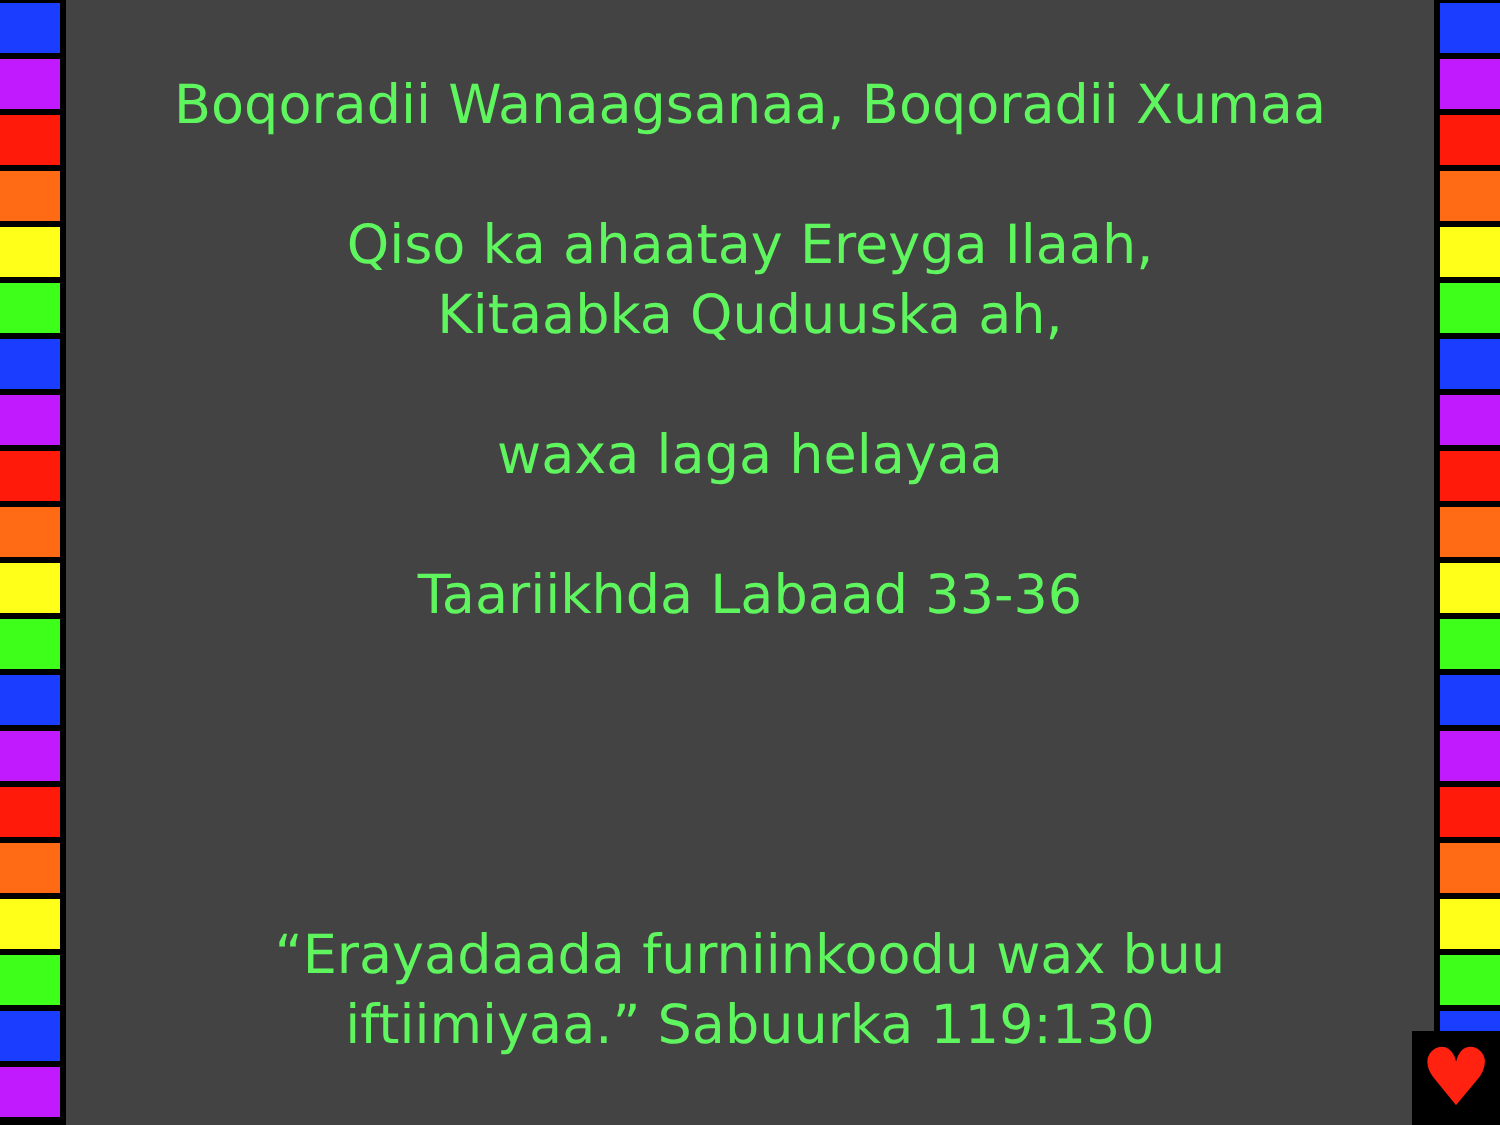Boqoradii Wanaagsanaa, Boqoradii Xumaa
Qiso ka ahaatay Ereyga Ilaah,
Kitaabka Quduuska ah,
waxa laga helayaa
Taariikhda Labaad 33-36
“Erayadaada furniinkoodu wax buu
iftiimiyaa.” Sabuurka 119:130
♥